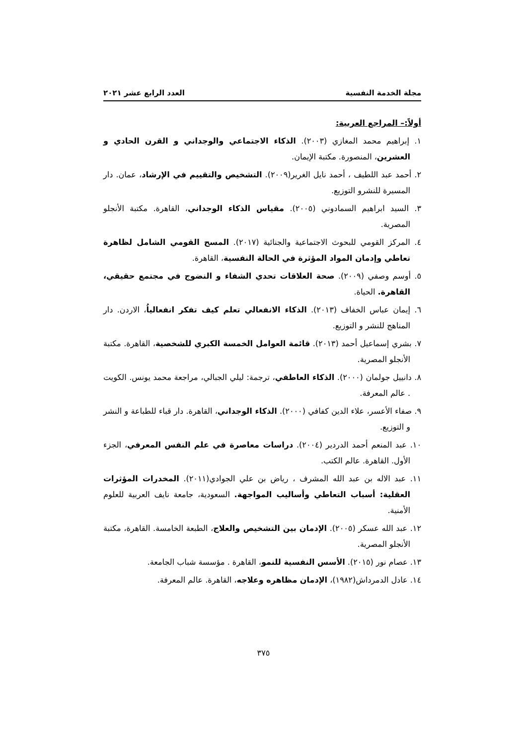مجلة الخدمة النفسية العدد الرابع عشر ٢٠٢١
أولاً:– المراجع العربية:
١. إبراهيم محمد المغازي (٢٠٠٣). الذكاء الاجتماعي والوجداني و القرن الحادي و العشرين، المنصورة. مكتبة الإيمان.
٢. أحمد عبد اللطيف ، أحمد نايل الغرير(٢٠٠٩). التشخيص والتقييم في الإرشاد، عمان. دار المسيرة للنشرو التوزيع.
٣. السيد ابراهيم السمادوني (٢٠٠٥). مقياس الذكاء الوجداني، القاهرة. مكتبة الأنجلو المصرية.
٤. المركز القومي للبحوث الاجتماعية والجنائية (٢٠١٧). المسح القومي الشامل لظاهرة تعاطي وإدمان المواد المؤثرة في الحالة النفسية، القاهرة.
٥. أوسم وصفي (٢٠٠٩). صحة العلاقات تحدي الشفاء و النضوج في مجتمع حقيقي، القاهرة. الحياة.
٦. إيمان عباس الخفاف (٢٠١٣). الذكاء الانفعالي تعلم كيف تفكر انفعالياُ، الاردن. دار المناهج للنشر و التوزيع.
٧. بشري إسماعيل أحمد (٢٠١٣). قائمة العوامل الخمسة الكبري للشخصية، القاهرة. مكتبة الأنجلو المصرية.
٨. دانييل جولمان (٢٠٠٠). الذكاء العاطفي، ترجمة: ليلي الجبالي، مراجعة محمد يونس. الكويت . عالم المعرفة.
٩. صفاء الأعسر، علاء الدين كفافي (٢٠٠٠). الذكاء الوجداني، القاهرة. دار قباء للطباعة و النشر و التوزيع.
١٠. عبد المنعم أحمد الدردير (٢٠٠٤). دراسات معاصرة في علم النفس المعرفي، الجزء الأول. القاهرة. عالم الكتب.
١١. عبد الاله بن عبد الله المشرف ، رياض بن علي الجوادي(٢٠١١). المخدرات المؤثرات العقلية: أسباب التعاطي وأساليب المواجهة. السعودية، جامعة نايف العربية للعلوم الأمنية.
١٢. عبد الله عسكر (٢٠٠٥). الإدمان بين التشخيص والعلاج، الطبعة الخامسة. القاهرة، مكتبة الأنجلو المصرية.
١٣. عصام نور (٢٠١٥). الأسس النفسية للنمو، القاهرة . مؤسسة شباب الجامعة.
١٤. عادل الدمرداش(١٩٨٢)، الإدمان مظاهره وعلاجه، القاهرة. عالم المعرفة.
٣٧٥